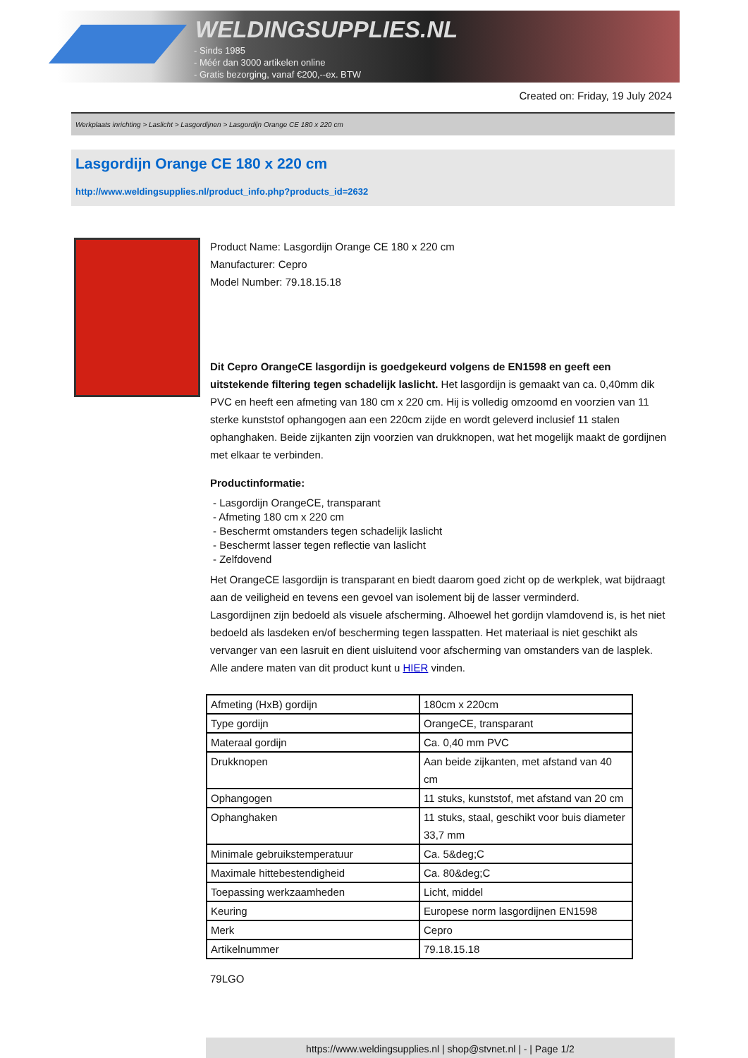WELDINGSUPPLIES.NL
- Sinds 1985
- Méér dan 3000 artikelen online
- Gratis bezorging, vanaf €200,--ex. BTW
Created on: Friday, 19 July 2024
Werkplaats inrichting > Laslicht > Lasgordijnen > Lasgordijn Orange CE 180 x 220 cm
Lasgordijn Orange CE 180 x 220 cm
http://www.weldingsupplies.nl/product_info.php?products_id=2632
Product Name: Lasgordijn Orange CE 180 x 220 cm
Manufacturer: Cepro
Model Number: 79.18.15.18
Dit Cepro OrangeCE lasgordijn is goedgekeurd volgens de EN1598 en geeft een uitstekende filtering tegen schadelijk laslicht. Het lasgordijn is gemaakt van ca. 0,40mm dik PVC en heeft een afmeting van 180 cm x 220 cm. Hij is volledig omzoomd en voorzien van 11 sterke kunststof ophangogen aan een 220cm zijde en wordt geleverd inclusief 11 stalen ophanghaken. Beide zijkanten zijn voorzien van drukknopen, wat het mogelijk maakt de gordijnen met elkaar te verbinden.
Productinformatie:
- Lasgordijn OrangeCE, transparant
- Afmeting 180 cm x 220 cm
- Beschermt omstanders tegen schadelijk laslicht
- Beschermt lasser tegen reflectie van laslicht
- Zelfdovend
Het OrangeCE lasgordijn is transparant en biedt daarom goed zicht op de werkplek, wat bijdraagt aan de veiligheid en tevens een gevoel van isolement bij de lasser verminderd.
Lasgordijnen zijn bedoeld als visuele afscherming. Alhoewel het gordijn vlamdovend is, is het niet bedoeld als lasdeken en/of bescherming tegen lasspatten. Het materiaal is niet geschikt als vervanger van een lasruit en dient uisluitend voor afscherming van omstanders van de lasplek.
Alle andere maten van dit product kunt u HIER vinden.
| Afmeting (HxB) gordijn | 180cm x 220cm |
| Type gordijn | OrangeCE, transparant |
| Materaal gordijn | Ca. 0,40 mm PVC |
| Drukknopen | Aan beide zijkanten, met afstand van 40 cm |
| Ophangogen | 11 stuks, kunststof, met afstand van 20 cm |
| Ophanghaken | 11 stuks, staal, geschikt voor buis diameter 33,7 mm |
| Minimale gebruikstemperatuur | Ca. 5&deg;C |
| Maximale hittebestendigheid | Ca. 80&deg;C |
| Toepassing werkzaamheden | Licht, middel |
| Keuring | Europese norm lasgordijnen EN1598 |
| Merk | Cepro |
| Artikelnummer | 79.18.15.18 |
79LGO
https://www.weldingsupplies.nl | shop@stvnet.nl | - | Page 1/2